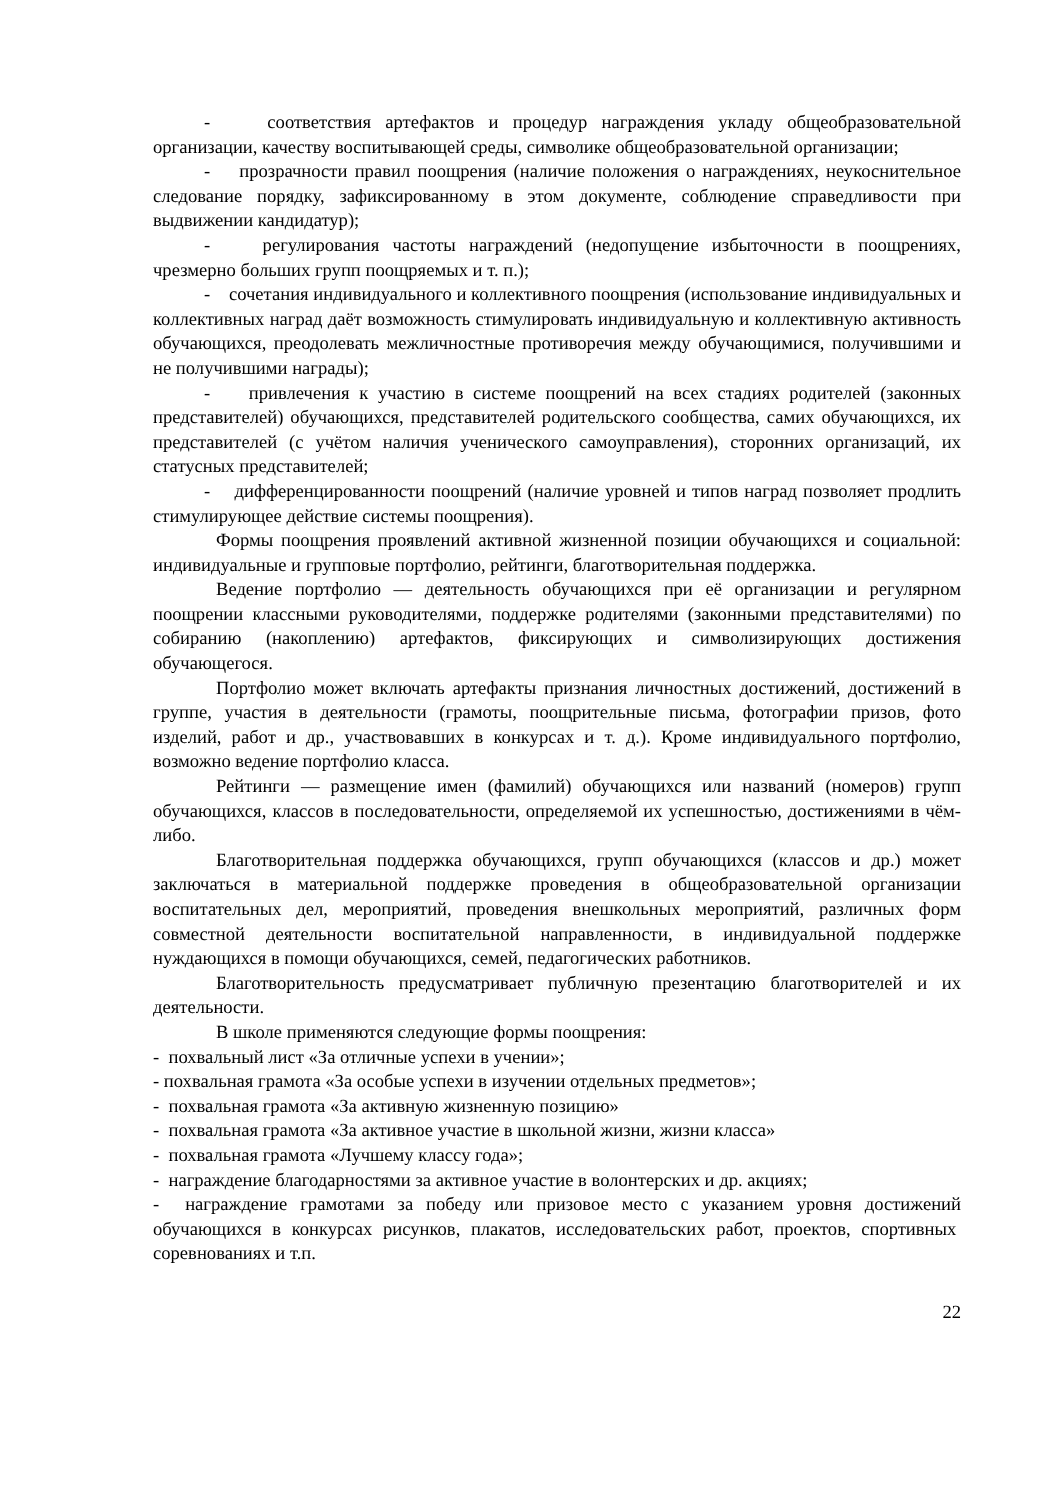- соответствия артефактов и процедур награждения укладу общеобразовательной организации, качеству воспитывающей среды, символике общеобразовательной организации;
- прозрачности правил поощрения (наличие положения о награждениях, неукоснительное следование порядку, зафиксированному в этом документе, соблюдение справедливости при выдвижении кандидатур);
- регулирования частоты награждений (недопущение избыточности в поощрениях, чрезмерно больших групп поощряемых и т. п.);
- сочетания индивидуального и коллективного поощрения (использование индивидуальных и коллективных наград даёт возможность стимулировать индивидуальную и коллективную активность обучающихся, преодолевать межличностные противоречия между обучающимися, получившими и не получившими награды);
- привлечения к участию в системе поощрений на всех стадиях родителей (законных представителей) обучающихся, представителей родительского сообщества, самих обучающихся, их представителей (с учётом наличия ученического самоуправления), сторонних организаций, их статусных представителей;
- дифференцированности поощрений (наличие уровней и типов наград позволяет продлить стимулирующее действие системы поощрения).
Формы поощрения проявлений активной жизненной позиции обучающихся и социальной: индивидуальные и групповые портфолио, рейтинги, благотворительная поддержка.
Ведение портфолио — деятельность обучающихся при её организации и регулярном поощрении классными руководителями, поддержке родителями (законными представителями) по собиранию (накоплению) артефактов, фиксирующих и символизирующих достижения обучающегося.
Портфолио может включать артефакты признания личностных достижений, достижений в группе, участия в деятельности (грамоты, поощрительные письма, фотографии призов, фото изделий, работ и др., участвовавших в конкурсах и т. д.). Кроме индивидуального портфолио, возможно ведение портфолио класса.
Рейтинги — размещение имен (фамилий) обучающихся или названий (номеров) групп обучающихся, классов в последовательности, определяемой их успешностью, достижениями в чём-либо.
Благотворительная поддержка обучающихся, групп обучающихся (классов и др.) может заключаться в материальной поддержке проведения в общеобразовательной организации воспитательных дел, мероприятий, проведения внешкольных мероприятий, различных форм совместной деятельности воспитательной направленности, в индивидуальной поддержке нуждающихся в помощи обучающихся, семей, педагогических работников.
Благотворительность предусматривает публичную презентацию благотворителей и их деятельности.
В школе применяются следующие формы поощрения:
- похвальный лист «За отличные успехи в учении»;
- похвальная грамота «За особые успехи в изучении отдельных предметов»;
- похвальная грамота «За активную жизненную позицию»
- похвальная грамота «За активное участие в школьной жизни, жизни класса»
- похвальная грамота «Лучшему классу года»;
- награждение благодарностями за активное участие в волонтерских и др. акциях;
- награждение грамотами за победу или призовое место с указанием уровня достижений обучающихся в конкурсах рисунков, плакатов, исследовательских работ, проектов, спортивных соревнованиях и т.п.
22